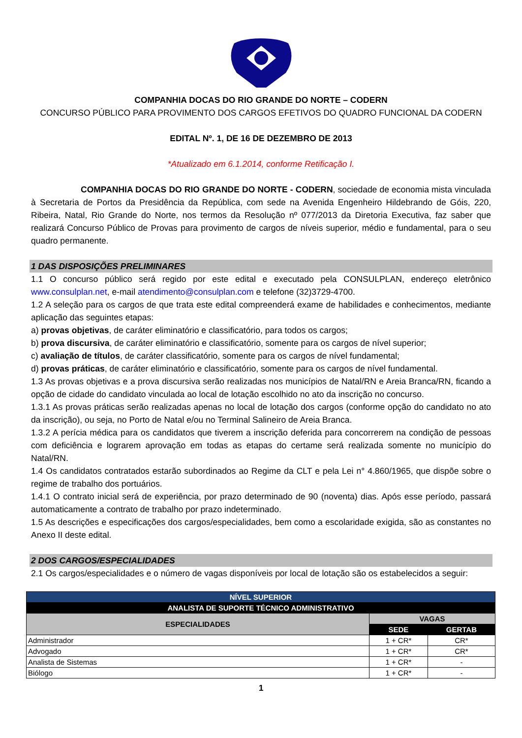COMPANHIA DOCAS DO RIO GRANDE DO NORTE – CODERN
CONCURSO PÚBLICO PARA PROVIMENTO DOS CARGOS EFETIVOS DO QUADRO FUNCIONAL DA CODERN
EDITAL Nº. 1, DE 16 DE DEZEMBRO DE 2013
*Atualizado em 6.1.2014, conforme Retificação I.
COMPANHIA DOCAS DO RIO GRANDE DO NORTE - CODERN, sociedade de economia mista vinculada à Secretaria de Portos da Presidência da República, com sede na Avenida Engenheiro Hildebrando de Góis, 220, Ribeira, Natal, Rio Grande do Norte, nos termos da Resolução nº 077/2013 da Diretoria Executiva, faz saber que realizará Concurso Público de Provas para provimento de cargos de níveis superior, médio e fundamental, para o seu quadro permanente.
1 DAS DISPOSIÇÕES PRELIMINARES
1.1 O concurso público será regido por este edital e executado pela CONSULPLAN, endereço eletrônico www.consulplan.net, e-mail atendimento@consulplan.com e telefone (32)3729-4700.
1.2 A seleção para os cargos de que trata este edital compreenderá exame de habilidades e conhecimentos, mediante aplicação das seguintes etapas:
a) provas objetivas, de caráter eliminatório e classificatório, para todos os cargos;
b) prova discursiva, de caráter eliminatório e classificatório, somente para os cargos de nível superior;
c) avaliação de títulos, de caráter classificatório, somente para os cargos de nível fundamental;
d) provas práticas, de caráter eliminatório e classificatório, somente para os cargos de nível fundamental.
1.3 As provas objetivas e a prova discursiva serão realizadas nos municípios de Natal/RN e Areia Branca/RN, ficando a opção de cidade do candidato vinculada ao local de lotação escolhido no ato da inscrição no concurso.
1.3.1 As provas práticas serão realizadas apenas no local de lotação dos cargos (conforme opção do candidato no ato da inscrição), ou seja, no Porto de Natal e/ou no Terminal Salineiro de Areia Branca.
1.3.2 A perícia médica para os candidatos que tiverem a inscrição deferida para concorrerem na condição de pessoas com deficiência e lograrem aprovação em todas as etapas do certame será realizada somente no município do Natal/RN.
1.4 Os candidatos contratados estarão subordinados ao Regime da CLT e pela Lei n° 4.860/1965, que dispõe sobre o regime de trabalho dos portuários.
1.4.1 O contrato inicial será de experiência, por prazo determinado de 90 (noventa) dias. Após esse período, passará automaticamente a contrato de trabalho por prazo indeterminado.
1.5 As descrições e especificações dos cargos/especialidades, bem como a escolaridade exigida, são as constantes no Anexo II deste edital.
2 DOS CARGOS/ESPECIALIDADES
2.1 Os cargos/especialidades e o número de vagas disponíveis por local de lotação são os estabelecidos a seguir:
| NÍVEL SUPERIOR | | |
| --- | --- | --- |
| ANALISTA DE SUPORTE TÉCNICO ADMINISTRATIVO | | |
| ESPECIALIDADES | VAGAS | |
| | SEDE | GERTAB |
| Administrador | 1 + CR* | CR* |
| Advogado | 1 + CR* | CR* |
| Analista de Sistemas | 1 + CR* | - |
| Biólogo | 1 + CR* | - |
1